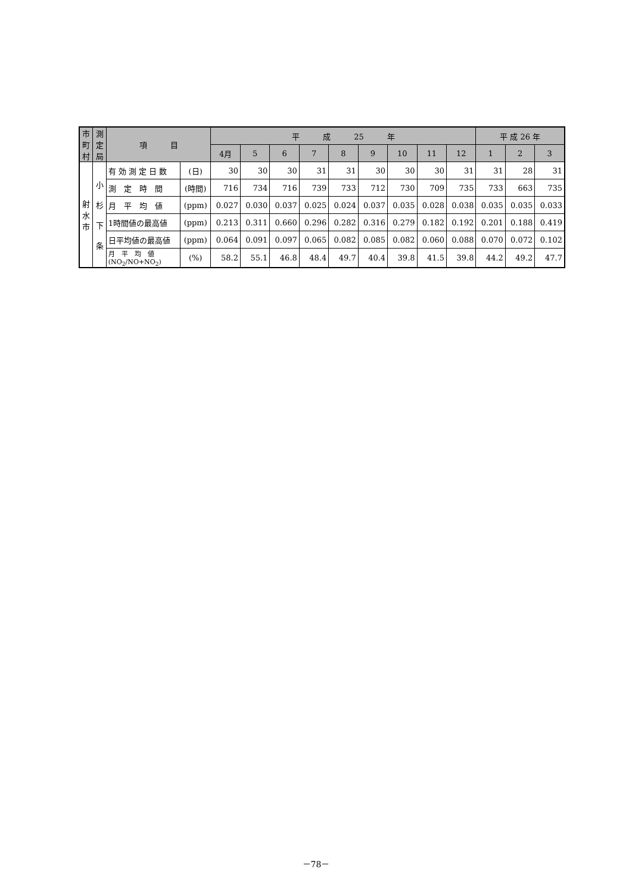| 市 町 村 | 測 定 局 | 項 目 | | 平 成 25 年 | | | | | | | | | 平 成 26 年 | | |
| --- | --- | --- | --- | --- | --- | --- | --- | --- | --- | --- | --- | --- | --- | --- | --- |
| | | | | 4月 | 5 | 6 | 7 | 8 | 9 | 10 | 11 | 12 | 1 | 2 | 3 |
| 射 水 市 | 小 杉 下 条 | 有 効 測 定 日 数 | (日) | 30 | 30 | 30 | 31 | 31 | 30 | 30 | 30 | 31 | 31 | 28 | 31 |
| | | 測 定 時 間 | (時間) | 716 | 734 | 716 | 739 | 733 | 712 | 730 | 709 | 735 | 733 | 663 | 735 |
| | | 月 平 均 値 | (ppm) | 0.027 | 0.030 | 0.037 | 0.025 | 0.024 | 0.037 | 0.035 | 0.028 | 0.038 | 0.035 | 0.035 | 0.033 |
| | | 1時間値の最高値 | (ppm) | 0.213 | 0.311 | 0.660 | 0.296 | 0.282 | 0.316 | 0.279 | 0.182 | 0.192 | 0.201 | 0.188 | 0.419 |
| | | 日平均値の最高値 | (ppm) | 0.064 | 0.091 | 0.097 | 0.065 | 0.082 | 0.085 | 0.082 | 0.060 | 0.088 | 0.070 | 0.072 | 0.102 |
| | | 月 平 均 値 (NO<sub>2</sub>/NO+NO<sub>2</sub>) | (%) | 58.2 | 55.1 | 46.8 | 48.4 | 49.7 | 40.4 | 39.8 | 41.5 | 39.8 | 44.2 | 49.2 | 47.7 |
－78－